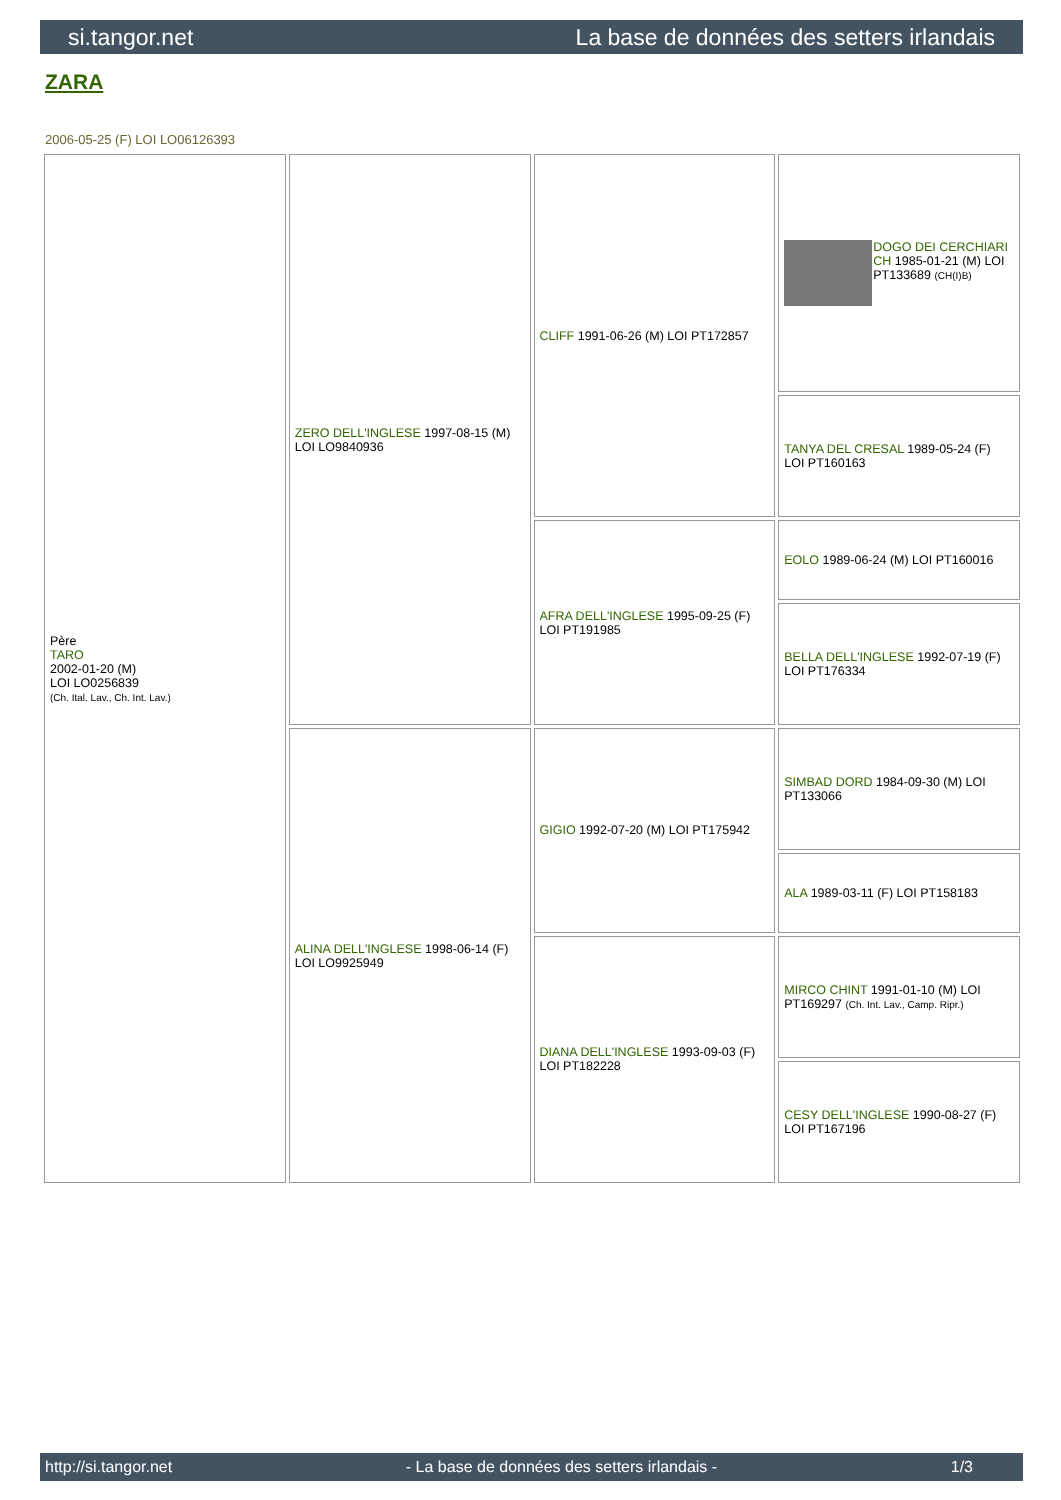si.tangor.net La base de données des setters irlandais
ZARA
2006-05-25 (F) LOI LO06126393
| Père TARO 2002-01-20 (M) LOI LO0256839 (Ch. Ital. Lav., Ch. Int. Lav.) | ZERO DELL'INGLESE 1997-08-15 (M) LOI LO9840936 | CLIFF 1991-06-26 (M) LOI PT172857 | DOGO DEI CERCHIARI CH 1985-01-21 (M) LOI PT133689 (CH(I)B) |
| | | | TANYA DEL CRESAL 1989-05-24 (F) LOI PT160163 |
| | | AFRA DELL'INGLESE 1995-09-25 (F) LOI PT191985 | EOLO 1989-06-24 (M) LOI PT160016 |
| | | | BELLA DELL'INGLESE 1992-07-19 (F) LOI PT176334 |
| | ALINA DELL'INGLESE 1998-06-14 (F) LOI LO9925949 | GIGIO 1992-07-20 (M) LOI PT175942 | SIMBAD DORD 1984-09-30 (M) LOI PT133066 |
| | | | ALA 1989-03-11 (F) LOI PT158183 |
| | | DIANA DELL'INGLESE 1993-09-03 (F) LOI PT182228 | MIRCO CHINT 1991-01-10 (M) LOI PT169297 (Ch. Int. Lav., Camp. Ripr.) |
| | | | CESY DELL'INGLESE 1990-08-27 (F) LOI PT167196 |
http://si.tangor.net - La base de données des setters irlandais - 1/3